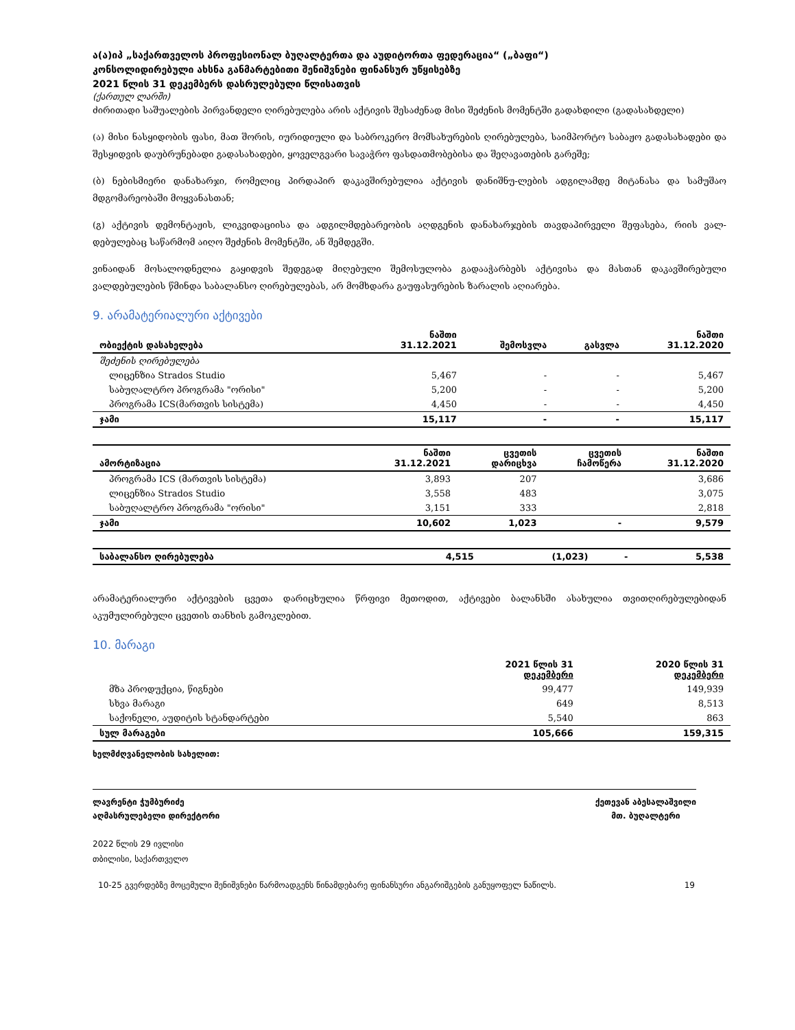ა(ა)იპ „საქართველოს პროფესიონალ ბუღალტერთა და აუდიტორთა ფედერაცია“ („ბაფი“)
კონსოლიდირებული ახსნა განმარტებითი შენიშვნები ფინანსურ უწყისებზე
2021 წლის 31 დეკემბერს დასრულებული წლისათვის
(ქართულ ლარში)
ძირითადი საშუალების პირვანდელი ღირებულება არის აქტივის შესაძენად მისი შეძენის მომენტში გადახდილი (გადასახდელი)
(ა) მისი ნასყიდობის ფასი, მათ შორის, იურიდიული და საბროკერო მომსახურების ღირებულება, საიმპორტო საბაჟო გადასახადები და შესყიდვის დაუბრუნებადი გადასახადები, ყოველგვარი სავაჭრო ფასდათმობებისა და შეღავათების გარეშე;
(ბ) ნებისმიერი დანახარჯი, რომელიც პირდაპირ დაკავშირებულია აქტივის დანიშნუ-ლების ადგილამდე მიტანასა და სამუშაო მდგომარეობაში მოყვანასთან;
(გ) აქტივის დემონტაჟის, ლიკვიდაციისა და ადგილმდებარეობის აღდგენის დანახარჯების თავდაპირველი შეფასება, რიის ვალ-დებულებაც საწარმომ აიღო შეძენის მომენტში, ან შემდეგში.
ვინაიდან მოსალოდნელია გაყიდვის შედეგად მიღებული შემოსულობა გადააჭარბებს აქტივისა და მასთან დაკავშირებული ვალდებულების წმინდა საბალანსო ღირებულებას, არ მომხდარა გაუფასურების ზარალის აღიარება.
9. არამატერიალური აქტივები
| ობიექტის დასახელება | ნაშთი 31.12.2021 | შემოსვლა | გასვლა | ნაშთი 31.12.2020 |
| --- | --- | --- | --- | --- |
| შეძენის ღირებულება | | | | |
| ლიცენზია Strados Studio | 5,467 | - | - | 5,467 |
| საბუღალტრო პროგრამა "ორისი" | 5,200 | - | - | 5,200 |
| პროგრამა ICS(მართვის სისტემა) | 4,450 | - | - | 4,450 |
| ჯამი | 15,117 | - | - | 15,117 |
| ამორტიზაცია | ნაშთი 31.12.2021 | ცვეთის დარიცხვა | ცვეთის ჩამოწერა | ნაშთი 31.12.2020 |
| --- | --- | --- | --- | --- |
| პროგრამა ICS (მართვის სისტემა) | 3,893 | 207 | | 3,686 |
| ლიცენზია Strados Studio | 3,558 | 483 | | 3,075 |
| საბუღალტრო პროგრამა "ორისი" | 3,151 | 333 | | 2,818 |
| ჯამი | 10,602 | 1,023 | - | 9,579 |
| საბალანსო ღირებულება | 4,515 | (1,023) | - | 5,538 |
არამატერიალური აქტივების ცვეთა დარიცხულია წრფივი მეთოდით, აქტივები ბალანსში ასახულია თვითღირებულებიდან აკუმულირებული ცვეთის თანხის გამოკლებით.
10. მარაგი
| | 2021 წლის 31 დეკემბერი | 2020 წლის 31 დეკემბერი |
| --- | --- | --- |
| მზა პროდუქცია, წიგნები | 99,477 | 149,939 |
| სხვა მარაგი | 649 | 8,513 |
| საქონელი, აუდიტის სტანდარტები | 5,540 | 863 |
| სულ მარაგები | 105,666 | 159,315 |
ხელმძღვანელობის სახელით:
ლავრენტი ჭუმბურიძე
აღმასრულებელი დირექტორი
ქეთევან აბესალაშვილი
მთ. ბუღალტერი
2022 წლის 29 ივლისი
თბილისი, საქართველო
10-25 გვერდებზე მოცემული შენიშვნები წარმოადგენს წინამდებარე ფინანსური ანგარიშგების განუყოფელ ნაწილს. 19